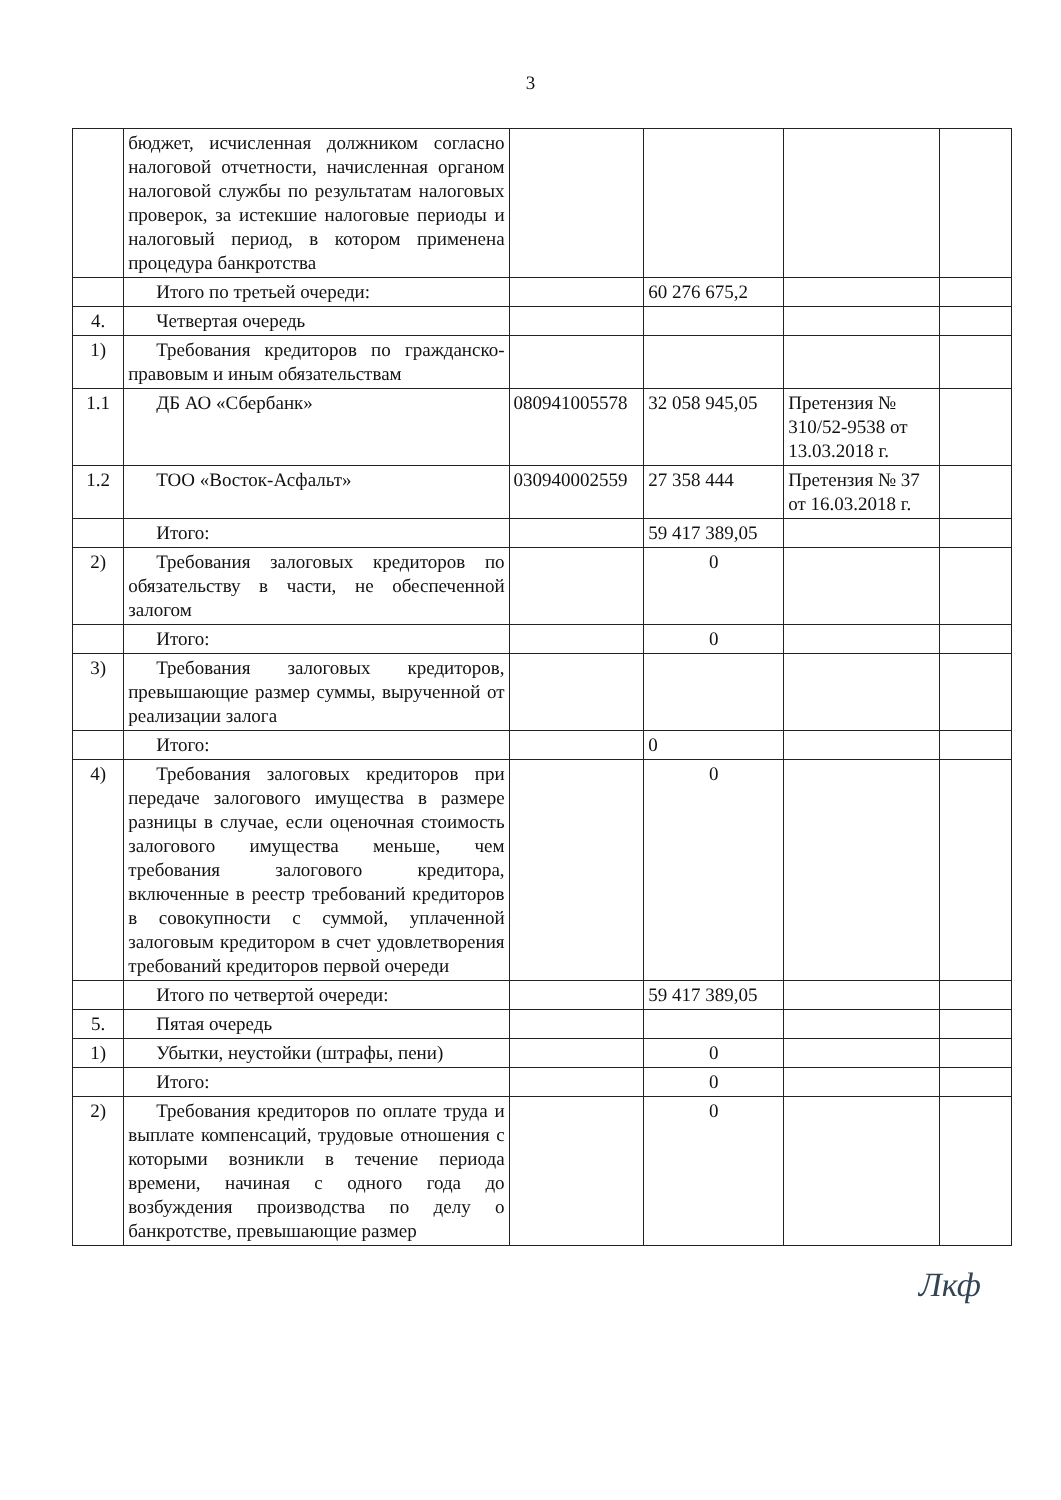3
| | бюджет, исчисленная должником согласно налоговой отчетности, начисленная органом налоговой службы по результатам налоговых проверок, за истекшие налоговые периоды и налоговый период, в котором применена процедура банкротства | | | | |
| | Итого по третьей очереди: | | 60 276 675,2 | | |
| 4. | Четвертая очередь | | | | |
| 1) | Требования кредиторов по гражданско-правовым и иным обязательствам | | | | |
| 1.1 | ДБ АО «Сбербанк» | 080941005578 | 32 058 945,05 | Претензия № 310/52-9538 от 13.03.2018 г. | |
| 1.2 | ТОО «Восток-Асфальт» | 030940002559 | 27 358 444 | Претензия № 37 от 16.03.2018 г. | |
| | Итого: | | 59 417 389,05 | | |
| 2) | Требования залоговых кредиторов по обязательству в части, не обеспеченной залогом | | 0 | | |
| | Итого: | | 0 | | |
| 3) | Требования залоговых кредиторов, превышающие размер суммы, вырученной от реализации залога | | | | |
| | Итого: | | 0 | | |
| 4) | Требования залоговых кредиторов при передаче залогового имущества в размере разницы в случае, если оценочная стоимость залогового имущества меньше, чем требования залогового кредитора, включенные в реестр требований кредиторов в совокупности с суммой, уплаченной залоговым кредитором в счет удовлетворения требований кредиторов первой очереди | | 0 | | |
| | Итого по четвертой очереди: | | 59 417 389,05 | | |
| 5. | Пятая очередь | | | | |
| 1) | Убытки, неустойки (штрафы, пени) | | 0 | | |
| | Итого: | | 0 | | |
| 2) | Требования кредиторов по оплате труда и выплате компенсаций, трудовые отношения с которыми возникли в течение периода времени, начиная с одного года до возбуждения производства по делу о банкротстве, превышающие размер | | 0 | | |
Лкф